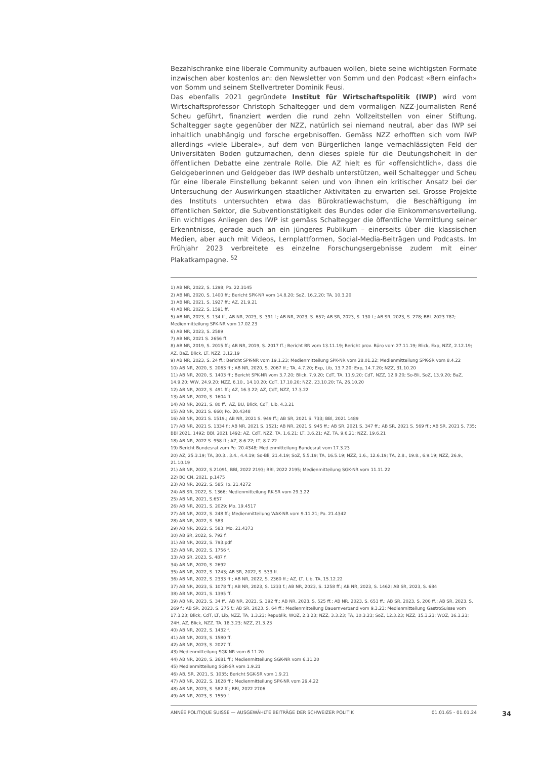Bezahlschranke eine liberale Community aufbauen wollen, biete seine wichtigsten Formate inzwischen aber kostenlos an: den Newsletter von Somm und den Podcast «Bern einfach» von Somm und seinem Stellvertreter Dominik Feusi.
Das ebenfalls 2021 gegründete Institut für Wirtschaftspolitik (IWP) wird vom Wirtschaftsprofessor Christoph Schaltegger und dem vormaligen NZZ-Journalisten René Scheu geführt, finanziert werden die rund zehn Vollzeitstellen von einer Stiftung. Schaltegger sagte gegenüber der NZZ, natürlich sei niemand neutral, aber das IWP sei inhaltlich unabhängig und forsche ergebnisoffen. Gemäss NZZ erhofften sich vom IWP allerdings «viele Liberale», auf dem von Bürgerlichen lange vernachlässigten Feld der Universitäten Boden gutzumachen, denn dieses spiele für die Deutungshoheit in der öffentlichen Debatte eine zentrale Rolle. Die AZ hielt es für «offensichtlich», dass die Geldgeberinnen und Geldgeber das IWP deshalb unterstützen, weil Schaltegger und Scheu für eine liberale Einstellung bekannt seien und von ihnen ein kritischer Ansatz bei der Untersuchung der Auswirkungen staatlicher Aktivitäten zu erwarten sei. Grosse Projekte des Instituts untersuchten etwa das Bürokratiewachstum, die Beschäftigung im öffentlichen Sektor, die Subventionstätigkeit des Bundes oder die Einkommensverteilung. Ein wichtiges Anliegen des IWP ist gemäss Schaltegger die öffentliche Vermittlung seiner Erkenntnisse, gerade auch an ein jüngeres Publikum – einerseits über die klassischen Medien, aber auch mit Videos, Lernplattformen, Social-Media-Beiträgen und Podcasts. Im Frühjahr 2023 verbreitete es einzelne Forschungsergebnisse zudem mit einer Plakatkampagne. <sup>52</sup>
1) AB NR, 2022, S. 1298; Po. 22.3145
2) AB NR, 2020, S. 1400 ff.; Bericht SPK-NR vom 14.8.20; SoZ, 16.2.20; TA, 10.3.20
3) AB NR, 2021, S. 1927 ff.; AZ, 21.9.21
4) AB NR, 2022, S. 1591 ff.
5) AB NR, 2023, S. 134 ff.; AB NR, 2023, S. 391 f.; AB NR, 2023, S. 657; AB SR, 2023, S. 130 f.; AB SR, 2023, S. 278; BBl. 2023 787; Medienmitteilung SPK-NR vom 17.02.23
6) AB NR, 2023, S. 2589
7) AB NR, 2021 S. 2656 ff.
8) AB NR, 2019, S. 2015 ff.; AB NR, 2019, S. 2017 ff.; Bericht BR vom 13.11.19; Bericht prov. Büro vom 27.11.19; Blick, Exp, NZZ, 2.12.19; AZ, BaZ, Blick, LT, NZZ, 3.12.19
9) AB NR, 2023, S. 24 ff.; Bericht SPK-NR vom 19.1.23; Medienmitteilung SPK-NR vom 28.01.22; Medienmitteilung SPK-SR vom 8.4.22
10) AB NR, 2020, S. 2063 ff.; AB NR, 2020, S. 2067 ff.; TA, 4.7.20; Exp, Lib, 13.7.20; Exp, 14.7.20; NZZ, 31.10.20
11) AB NR, 2020, S. 1403 ff.; Bericht SPK-NR vom 3.7.20; Blick, 7.9.20; CdT, TA, 11.9.20; CdT, NZZ, 12.9.20; So-Bli, SoZ, 13.9.20; BaZ, 14.9.20; WW, 24.9.20; NZZ, 6.10., 14.10.20; CdT, 17.10.20; NZZ, 23.10.20; TA, 26.10.20
12) AB NR, 2022, S. 491 ff.; AZ, 16.3.22; AZ, CdT, NZZ, 17.3.22
13) AB NR, 2020, S. 1604 ff.
14) AB NR, 2021, S. 80 ff.; AZ, BU, Blick, CdT, Lib, 4.3.21
15) AB NR, 2021 S. 660; Po. 20.4348
16) AB NR, 2021 S. 1519.; AB NR, 2021 S. 949 ff.; AB SR, 2021 S. 733; BBl, 2021 1489
17) AB NR, 2021 S. 1334 f.; AB NR, 2021 S. 1521; AB NR, 2021 S. 945 ff.; AB SR, 2021 S. 347 ff.; AB SR, 2021 S. 569 ff.; AB SR, 2021 S. 735; BBl 2021, 1492; BBl, 2021 1492; AZ, CdT, NZZ, TA, 1.6.21; LT, 3.6.21; AZ, TA, 9.6.21; NZZ, 19.6.21
18) AB NR, 2022 S. 958 ff.; AZ, 8.6.22; LT, 8.7.22
19) Bericht Bundesrat zum Po. 20.4348; Medienmitteilung Bundesrat vom 17.3.23
20) AZ, 25.3.19; TA, 30.3., 3.4., 4.4.19; So-Bli, 21.4.19; SoZ, 5.5.19; TA, 16.5.19; NZZ, 1.6., 12.6.19; TA, 2.8., 19.8., 6.9.19; NZZ, 26.9., 21.10.19
21) AB NR, 2022, S.2109f.; BBl, 2022 2193; BBl, 2022 2195; Medienmitteilung SGK-NR vom 11.11.22
22) BO CN, 2021, p.1475
23) AB NR, 2022, S. 585; Ip. 21.4272
24) AB SR, 2022, S. 1366; Medienmitteilung RK-SR vom 29.3.22
25) AB NR, 2021, S.657
26) AB NR, 2021, S. 2029; Mo. 19.4517
27) AB NR, 2022, S. 248 ff.; Medienmitteilung WAK-NR vom 9.11.21; Po. 21.4342
28) AB NR, 2022, S. 583
29) AB NR, 2022, S. 583; Mo. 21.4373
30) AB SR, 2022, S. 792 f.
31) AB NR, 2022, S. 793.pdf
32) AB NR, 2022, S. 1756 f.
33) AB SR, 2023, S. 487 f.
34) AB NR, 2020, S. 2692
35) AB NR, 2022, S. 1243; AB SR, 2022, S. 533 ff.
36) AB NR, 2022, S. 2333 ff.; AB NR, 2022, S. 2360 ff.; AZ, LT, Lib, TA, 15.12.22
37) AB NR, 2023, S. 1078 ff.; AB NR, 2023, S. 1233 f.; AB NR, 2023, S. 1258 ff.; AB NR, 2023, S. 1462; AB SR, 2023, S. 684
38) AB NR, 2021, S. 1395 ff.
39) AB NR, 2023, S. 34 ff.; AB NR, 2023, S. 392 ff.; AB NR, 2023, S. 525 ff.; AB NR, 2023, S. 653 ff.; AB SR, 2023, S. 200 ff.; AB SR, 2023, S. 269 f.; AB SR, 2023, S. 275 f.; AB SR, 2023, S. 64 ff.; Medienmitteilung Bauernverband vom 9.3.23; Medienmitteilung GastroSuisse vom 17.3.23; Blick, CdT, LT, Lib, NZZ, TA, 1.3.23; Republik, WOZ, 2.3.23; NZZ, 3.3.23; TA, 10.3.23; SoZ, 12.3.23; NZZ, 15.3.23; WOZ, 16.3.23; 24H, AZ, Blick, NZZ, TA, 18.3.23; NZZ, 21.3.23
40) AB NR, 2022, S. 1432 f.
41) AB NR, 2023, S. 1580 ff.
42) AB NR, 2023, S. 2027 ff.
43) Medienmitteilung SGK-NR vom 6.11.20
44) AB NR, 2020, S. 2681 ff.; Medienmitteilung SGK-NR vom 6.11.20
45) Medienmitteilung SGK-SR vom 1.9.21
46) AB, SR, 2021, S. 1035; Bericht SGK-SR vom 1.9.21
47) AB NR, 2022, S. 1628 ff.; Medienmitteilung SPK-NR vom 29.4.22
48) AB NR, 2023, S. 582 ff.; BBl, 2022 2706
49) AB NR, 2023, S. 1559 f.
ANNÉE POLITIQUE SUISSE — AUSGEWÄHLTE BEITRÄGE DER SCHWEIZER POLITIK 01.01.65 - 01.01.24 34